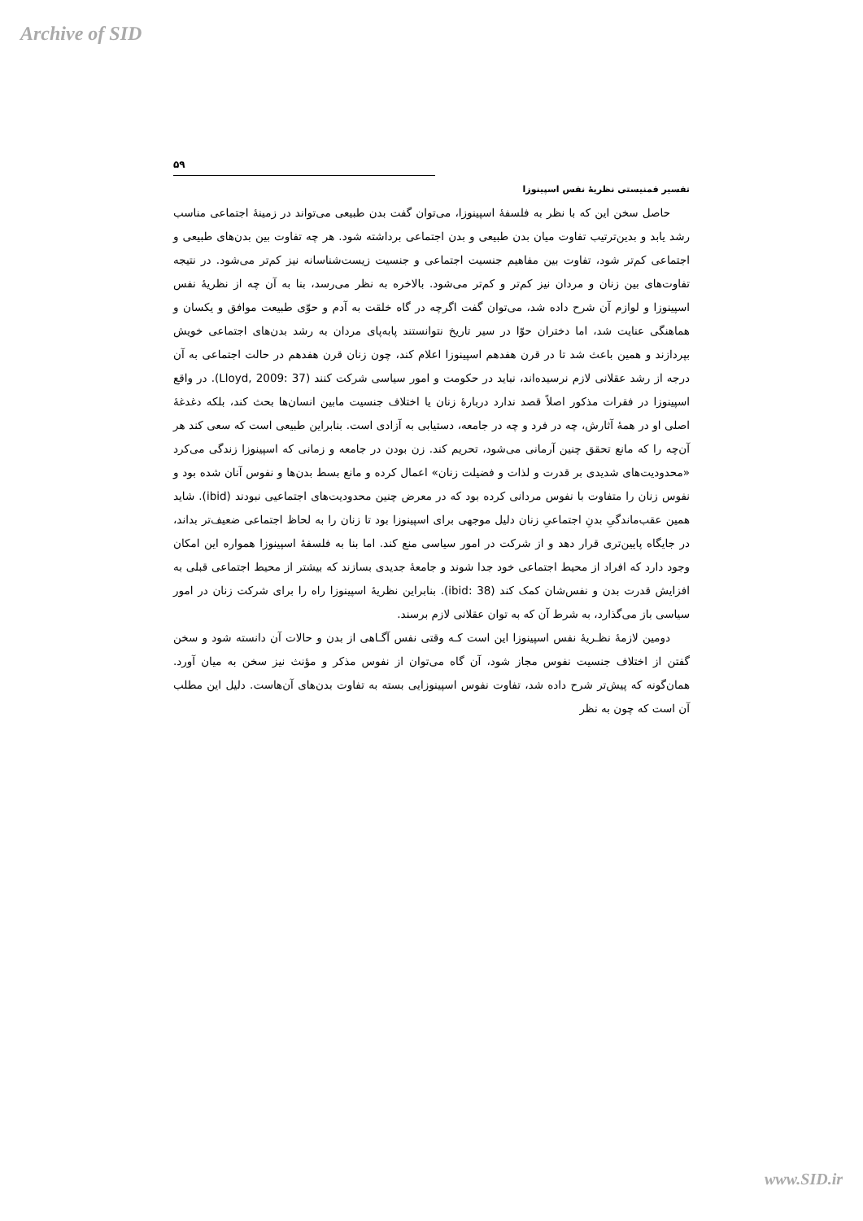Archive of SID
۵۹
تفسیر فمنیستی نظریهٔ نفس اسپینوزا
حاصل سخن این که با نظر به فلسفهٔ اسپینوزا، می‌توان گفت بدن طبیعی می‌تواند در زمینهٔ اجتماعی مناسب رشد یابد و بدین‌ترتیب تفاوت میان بدن طبیعی و بدن اجتماعی برداشته شود. هر چه تفاوت بین بدن‌های طبیعی و اجتماعی کم‌تر شود، تفاوت بین مفاهیم جنسیت اجتماعی و جنسیت زیست‌شناسانه نیز کم‌تر می‌شود. در نتیجه تفاوت‌های بین زنان و مردان نیز کم‌تر و کم‌تر می‌شود. بالاخره به نظر می‌رسد، بنا به آن چه از نظریهٔ نفس اسپینوزا و لوازم آن شرح داده شد، می‌توان گفت اگرچه در گاه خلقت به آدم و حوّی طبیعت موافق و یکسان و هماهنگی عنایت شد، اما دختران حوّا در سیر تاریخ نتوانستند پابه‌پای مردان به رشد بدن‌های اجتماعی خویش بپردازند و همین باعث شد تا در قرن هفدهم اسپینوزا اعلام کند، چون زنان قرن هفدهم در حالت اجتماعی به آن درجه از رشد عقلانی لازم نرسیده‌اند، نباید در حکومت و امور سیاسی شرکت کنند (Lloyd, 2009: 37). در واقع اسپینوزا در فقرات مذکور اصلاً قصد ندارد دربارهٔ زنان یا اختلاف جنسیت مابین انسان‌ها بحث کند، بلکه دغدغهٔ اصلی او در همهٔ آثارش، چه در فرد و چه در جامعه، دستیابی به آزادی است. بنابراین طبیعی است که سعی کند هر آن‌چه را که مانع تحقق چنین آرمانی می‌شود، تحریم کند. زن بودن در جامعه و زمانی که اسپینوزا زندگی می‌کرد «محدودیت‌های شدیدی بر قدرت و لذات و فضیلت زنان» اعمال کرده و مانع بسط بدن‌ها و نفوس آنان شده بود و نفوس زنان را متفاوت با نفوس مردانی کرده بود که در معرض چنین محدودیت‌های اجتماعیی نبودند (ibid). شاید همین عقب‌ماندگیِ بدنِ اجتماعیِ زنان دلیل موجهی برای اسپینوزا بود تا زنان را به لحاظ اجتماعی ضعیف‌تر بداند، در جایگاه پایین‌تری قرار دهد و از شرکت در امور سیاسی منع کند. اما بنا به فلسفهٔ اسپینوزا همواره این امکان وجود دارد که افراد از محیط اجتماعی خود جدا شوند و جامعهٔ جدیدی بسازند که بیشتر از محیط اجتماعی قبلی به افزایش قدرت بدن و نفس‌شان کمک کند (ibid: 38). بنابراین نظریهٔ اسپینوزا راه را برای شرکت زنان در امور سیاسی باز می‌گذارد، به شرط آن که به توان عقلانی لازم برسند.
دومین لازمهٔ نظـریهٔ نفس اسپینوزا این است کـه وقتی نفس آگـاهی از بدن و حالات آن دانسته شود و سخن گفتن از اختلاف جنسیت نفوس مجاز شود، آن گاه می‌توان از نفوس مذکر و مؤنث نیز سخن به میان آورد. همان‌گونه که پیش‌تر شرح داده شد، تفاوت نفوس اسپینوزایی بسته به تفاوت بدن‌های آن‌هاست. دلیل این مطلب آن است که چون به نظر
www.SID.ir